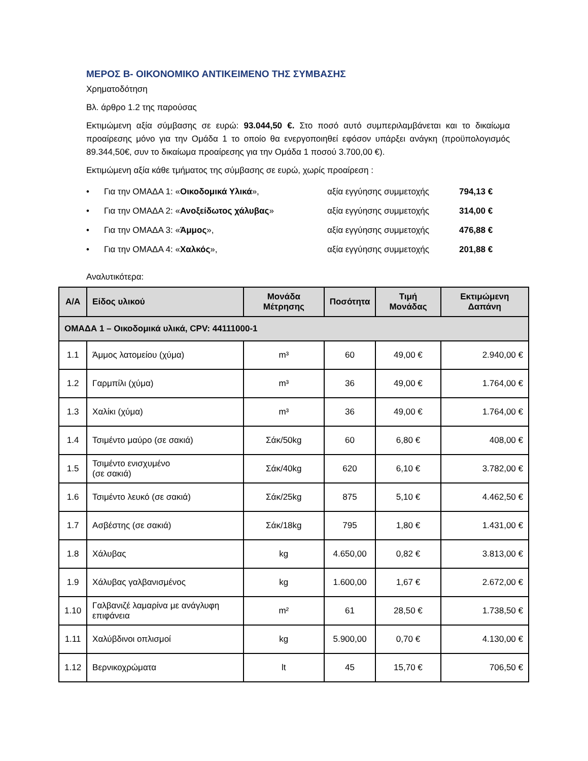ΜΕΡΟΣ Β- ΟΙΚΟΝΟΜΙΚΟ ΑΝΤΙΚΕΙΜΕΝΟ ΤΗΣ ΣΥΜΒΑΣΗΣ
Χρηματοδότηση
Βλ. άρθρο 1.2 της παρούσας
Εκτιμώμενη αξία σύμβασης σε ευρώ: 93.044,50 €. Στο ποσό αυτό συμπεριλαμβάνεται και το δικαίωμα προαίρεσης μόνο για την Ομάδα 1 το οποίο θα ενεργοποιηθεί εφόσον υπάρξει ανάγκη (προϋπολογισμός 89.344,50€, συν το δικαίωμα προαίρεσης για την Ομάδα 1 ποσού 3.700,00 €).
Εκτιμώμενη αξία κάθε τμήματος της σύμβασης σε ευρώ, χωρίς προαίρεση :
• Για την ΟΜΑΔΑ 1: «Οικοδομικά Υλικά», αξία εγγύησης συμμετοχής 794,13 €
• Για την ΟΜΑΔΑ 2: «Ανοξείδωτος χάλυβας» αξία εγγύησης συμμετοχής 314,00 €
• Για την ΟΜΑΔΑ 3: «Άμμος», αξία εγγύησης συμμετοχής 476,88 €
• Για την ΟΜΑΔΑ 4: «Χαλκός», αξία εγγύησης συμμετοχής 201,88 €
Αναλυτικότερα:
| Α/Α | Είδος υλικού | Μονάδα Μέτρησης | Ποσότητα | Τιμή Μονάδας | Εκτιμώμενη Δαπάνη |
| --- | --- | --- | --- | --- | --- |
| ΟΜΑΔΑ 1 – Οικοδομικά υλικά, CPV: 44111000-1 | | | | | |
| 1.1 | Άμμος λατομείου (χύμα) | m³ | 60 | 49,00 € | 2.940,00 € |
| 1.2 | Γαρμπίλι (χύμα) | m³ | 36 | 49,00 € | 1.764,00 € |
| 1.3 | Χαλίκι (χύμα) | m³ | 36 | 49,00 € | 1.764,00 € |
| 1.4 | Τσιμέντο μαύρο (σε σακιά) | Σάκ/50kg | 60 | 6,80 € | 408,00 € |
| 1.5 | Τσιμέντο ενισχυμένο (σε σακιά) | Σάκ/40kg | 620 | 6,10 € | 3.782,00 € |
| 1.6 | Τσιμέντο λευκό (σε σακιά) | Σάκ/25kg | 875 | 5,10 € | 4.462,50 € |
| 1.7 | Ασβέστης (σε σακιά) | Σάκ/18kg | 795 | 1,80 € | 1.431,00 € |
| 1.8 | Χάλυβας | kg | 4.650,00 | 0,82 € | 3.813,00 € |
| 1.9 | Χάλυβας γαλβανισμένος | kg | 1.600,00 | 1,67 € | 2.672,00 € |
| 1.10 | Γαλβανιζέ λαμαρίνα με ανάγλυφη επιφάνεια | m² | 61 | 28,50 € | 1.738,50 € |
| 1.11 | Χαλύβδινοι οπλισμοί | kg | 5.900,00 | 0,70 € | 4.130,00 € |
| 1.12 | Βερνικοχρώματα | lt | 45 | 15,70 € | 706,50 € |